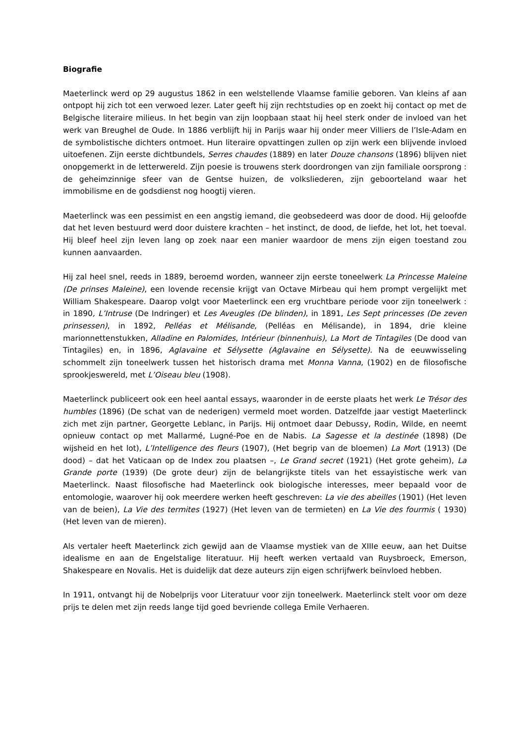Biografie
Maeterlinck werd op 29 augustus 1862 in een welstellende Vlaamse familie geboren. Van kleins af aan ontpopt hij zich tot een verwoed lezer. Later geeft hij zijn rechtstudies op en zoekt hij contact op met de Belgische literaire milieus. In het begin van zijn loopbaan staat hij heel sterk onder de invloed van het werk van Breughel de Oude. In 1886 verblijft hij in Parijs waar hij onder meer Villiers de l’Isle-Adam en de symbolistische dichters ontmoet. Hun literaire opvattingen zullen op zijn werk een blijvende invloed uitoefenen. Zijn eerste dichtbundels, Serres chaudes (1889) en later Douze chansons (1896) blijven niet onopgemerkt in de letterwereld. Zijn poesie is trouwens sterk doordrongen van zijn familiale oorsprong : de geheimzinnige sfeer van de Gentse huizen, de volksliederen, zijn geboorteland waar het immobilisme en de godsdienst nog hoogtij vieren.
Maeterlinck was een pessimist en een angstig iemand, die geobsedeerd was door de dood. Hij geloofde dat het leven bestuurd werd door duistere krachten – het instinct, de dood, de liefde, het lot, het toeval. Hij bleef heel zijn leven lang op zoek naar een manier waardoor de mens zijn eigen toestand zou kunnen aanvaarden.
Hij zal heel snel, reeds in 1889, beroemd worden, wanneer zijn eerste toneelwerk La Princesse Maleine (De prinses Maleine), een lovende recensie krijgt van Octave Mirbeau qui hem prompt vergelijkt met William Shakespeare. Daarop volgt voor Maeterlinck een erg vruchtbare periode voor zijn toneelwerk : in 1890, L’Intruse (De Indringer) et Les Aveugles (De blinden), in 1891, Les Sept princesses (De zeven prinsessen), in 1892, Pelléas et Mélisande, (Pelléas en Mélisande), in 1894, drie kleine marionnettenstukken, Alladine en Palomides, Intérieur (binnenhuis), La Mort de Tintagiles (De dood van Tintagiles) en, in 1896, Aglavaine et Sélysette (Aglavaine en Sélysette). Na de eeuwwisseling schommelt zijn toneelwerk tussen het historisch drama met Monna Vanna, (1902) en de filosofische sprookjeswereld, met L’Oiseau bleu (1908).
Maeterlinck publiceert ook een heel aantal essays, waaronder in de eerste plaats het werk Le Trésor des humbles (1896) (De schat van de nederigen) vermeld moet worden. Datzelfde jaar vestigt Maeterlinck zich met zijn partner, Georgette Leblanc, in Parijs. Hij ontmoet daar Debussy, Rodin, Wilde, en neemt opnieuw contact op met Mallarmé, Lugné-Poe en de Nabis. La Sagesse et la destinée (1898) (De wijsheid en het lot), L’Intelligence des fleurs (1907), (Het begrip van de bloemen) La Mort (1913) (De dood) – dat het Vaticaan op de Index zou plaatsen –, Le Grand secret (1921) (Het grote geheim), La Grande porte (1939) (De grote deur) zijn de belangrijkste titels van het essayistische werk van Maeterlinck. Naast filosofische had Maeterlinck ook biologische interesses, meer bepaald voor de entomologie, waarover hij ook meerdere werken heeft geschreven: La vie des abeilles (1901) (Het leven van de beien), La Vie des termites (1927) (Het leven van de termieten) en La Vie des fourmis ( 1930) (Het leven van de mieren).
Als vertaler heeft Maeterlinck zich gewijd aan de Vlaamse mystiek van de XIIIe eeuw, aan het Duitse idealisme en aan de Engelstalige literatuur. Hij heeft werken vertaald van Ruysbroeck, Emerson, Shakespeare en Novalis. Het is duidelijk dat deze auteurs zijn eigen schrijfwerk beïnvloed hebben.
In 1911, ontvangt hij de Nobelprijs voor Literatuur voor zijn toneelwerk. Maeterlinck stelt voor om deze prijs te delen met zijn reeds lange tijd goed bevriende collega Emile Verhaeren.